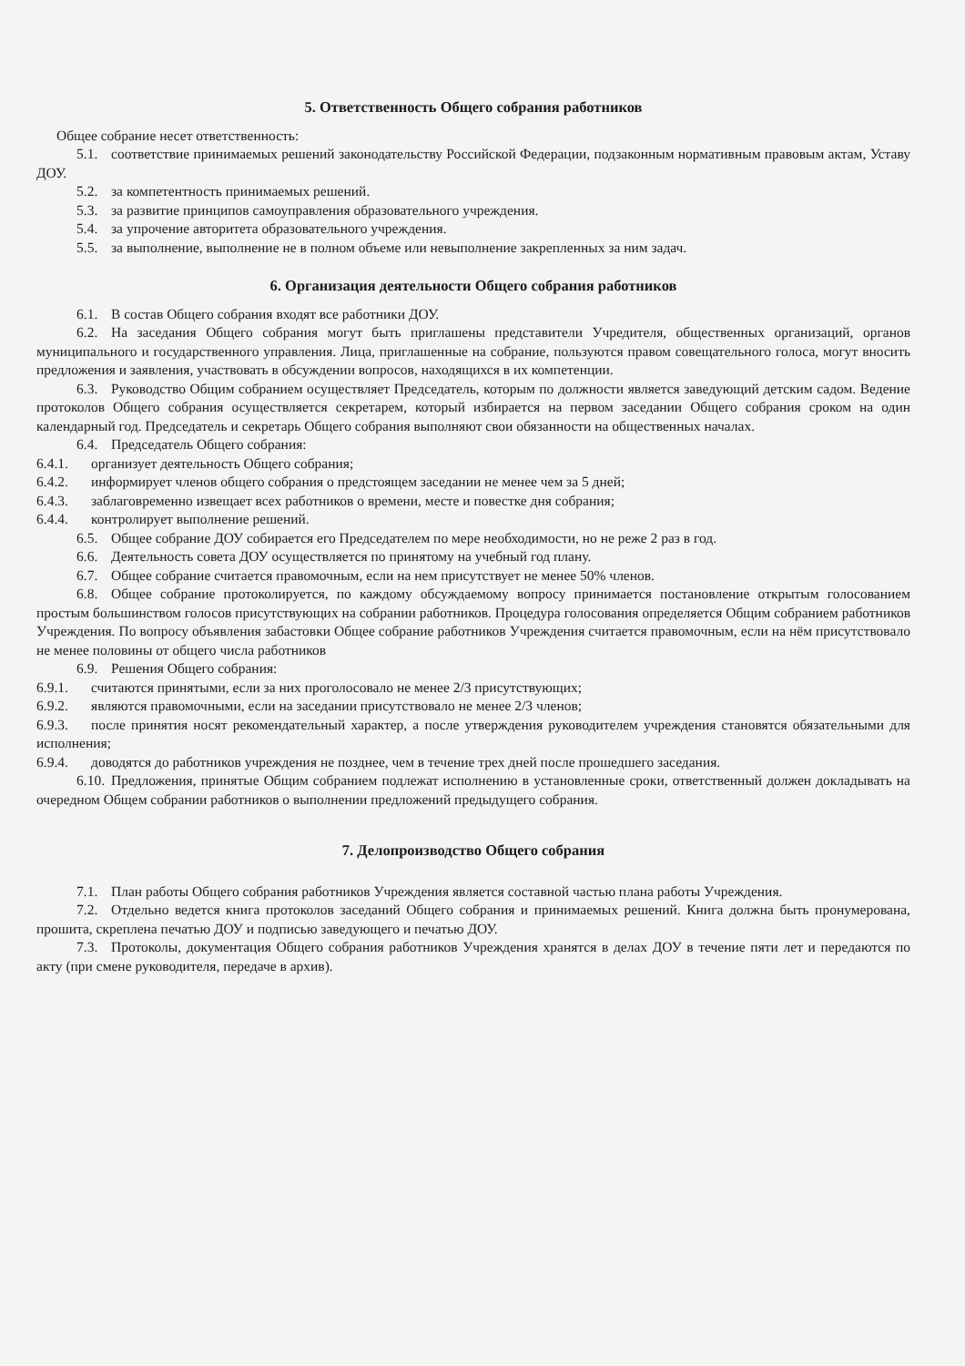5. Ответственность Общего собрания работников
Общее собрание несет ответственность:
5.1. соответствие принимаемых решений законодательству Российской Федерации, подзаконным нормативным правовым актам, Уставу ДОУ.
5.2. за компетентность принимаемых решений.
5.3. за развитие принципов самоуправления образовательного учреждения.
5.4. за упрочение авторитета образовательного учреждения.
5.5. за выполнение, выполнение не в полном объеме или невыполнение закрепленных за ним задач.
6. Организация деятельности Общего собрания работников
6.1. В состав Общего собрания входят все работники ДОУ.
6.2. На заседания Общего собрания могут быть приглашены представители Учредителя, общественных организаций, органов муниципального и государственного управления. Лица, приглашенные на собрание, пользуются правом совещательного голоса, могут вносить предложения и заявления, участвовать в обсуждении вопросов, находящихся в их компетенции.
6.3. Руководство Общим собранием осуществляет Председатель, которым по должности является заведующий детским садом. Ведение протоколов Общего собрания осуществляется секретарем, который избирается на первом заседании Общего собрания сроком на один календарный год. Председатель и секретарь Общего собрания выполняют свои обязанности на общественных началах.
6.4. Председатель Общего собрания:
6.4.1. организует деятельность Общего собрания;
6.4.2. информирует членов общего собрания о предстоящем заседании не менее чем за 5 дней;
6.4.3. заблаговременно извещает всех работников о времени, месте и повестке дня собрания;
6.4.4. контролирует выполнение решений.
6.5. Общее собрание ДОУ собирается его Председателем по мере необходимости, но не реже 2 раз в год.
6.6. Деятельность совета ДОУ осуществляется по принятому на учебный год плану.
6.7. Общее собрание считается правомочным, если на нем присутствует не менее 50% членов.
6.8. Общее собрание протоколируется, по каждому обсуждаемому вопросу принимается постановление открытым голосованием простым большинством голосов присутствующих на собрании работников. Процедура голосования определяется Общим собранием работников Учреждения. По вопросу объявления забастовки Общее собрание работников Учреждения считается правомочным, если на нём присутствовало не менее половины от общего числа работников
6.9. Решения Общего собрания:
6.9.1. считаются принятыми, если за них проголосовало не менее 2/3 присутствующих;
6.9.2. являются правомочными, если на заседании присутствовало не менее 2/3 членов;
6.9.3. после принятия носят рекомендательный характер, а после утверждения руководителем учреждения становятся обязательными для исполнения;
6.9.4. доводятся до работников учреждения не позднее, чем в течение трех дней после прошедшего заседания.
6.10. Предложения, принятые Общим собранием подлежат исполнению в установленные сроки, ответственный должен докладывать на очередном Общем собрании работников о выполнении предложений предыдущего собрания.
7. Делопроизводство Общего собрания
7.1. План работы Общего собрания работников Учреждения является составной частью плана работы Учреждения.
7.2. Отдельно ведется книга протоколов заседаний Общего собрания и принимаемых решений. Книга должна быть пронумерована, прошита, скреплена печатью ДОУ и подписью заведующего и печатью ДОУ.
7.3. Протоколы, документация Общего собрания работников Учреждения хранятся в делах ДОУ в течение пяти лет и передаются по акту (при смене руководителя, передаче в архив).